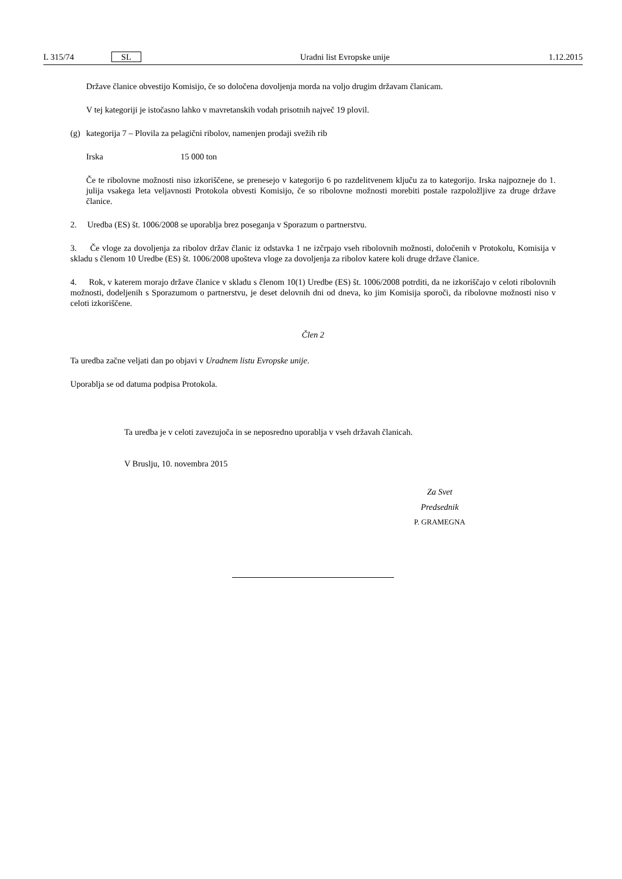L 315/74 SL Uradni list Evropske unije 1.12.2015
Države članice obvestijo Komisijo, če so določena dovoljenja morda na voljo drugim državam članicam.
V tej kategoriji je istočasno lahko v mavretanskih vodah prisotnih največ 19 plovil.
(g) kategorija 7 – Plovila za pelagični ribolov, namenjen prodaji svežih rib
Irska 15 000 ton
Če te ribolovne možnosti niso izkoriščene, se prenesejo v kategorijo 6 po razdelitvenem ključu za to kategorijo. Irska najpozneje do 1. julija vsakega leta veljavnosti Protokola obvesti Komisijo, če so ribolovne možnosti morebiti postale razpoložljive za druge države članice.
2. Uredba (ES) št. 1006/2008 se uporablja brez poseganja v Sporazum o partnerstvu.
3. Če vloge za dovoljenja za ribolov držav članic iz odstavka 1 ne izčrpajo vseh ribolovnih možnosti, določenih v Protokolu, Komisija v skladu s členom 10 Uredbe (ES) št. 1006/2008 upošteva vloge za dovoljenja za ribolov katere koli druge države članice.
4. Rok, v katerem morajo države članice v skladu s členom 10(1) Uredbe (ES) št. 1006/2008 potrditi, da ne izkoriščajo v celoti ribolovnih možnosti, dodeljenih s Sporazumom o partnerstvu, je deset delovnih dni od dneva, ko jim Komisija sporoči, da ribolovne možnosti niso v celoti izkoriščene.
Člen 2
Ta uredba začne veljati dan po objavi v Uradnem listu Evropske unije.
Uporablja se od datuma podpisa Protokola.
Ta uredba je v celoti zavezujoča in se neposredno uporablja v vseh državah članicah.
V Bruslju, 10. novembra 2015
Za Svet
Predsednik
P. GRAMEGNA